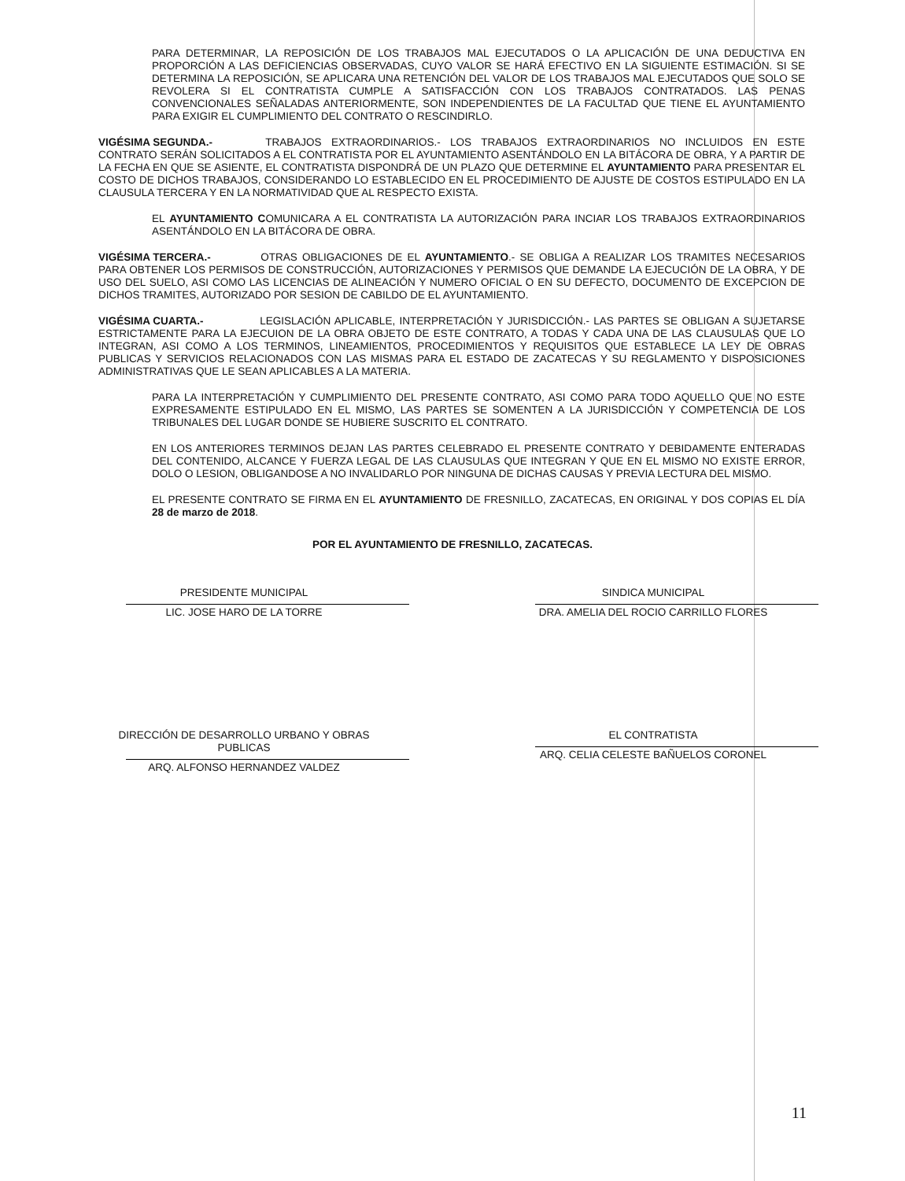PARA DETERMINAR, LA REPOSICIÓN DE LOS TRABAJOS MAL EJECUTADOS O LA APLICACIÓN DE UNA DEDUCTIVA EN PROPORCIÓN A LAS DEFICIENCIAS OBSERVADAS, CUYO VALOR SE HARÁ EFECTIVO EN LA SIGUIENTE ESTIMACIÓN. SI SE DETERMINA LA REPOSICIÓN, SE APLICARA UNA RETENCIÓN DEL VALOR DE LOS TRABAJOS MAL EJECUTADOS QUE SOLO SE REVOLERA SI EL CONTRATISTA CUMPLE A SATISFACCIÓN CON LOS TRABAJOS CONTRATADOS. LAS PENAS CONVENCIONALES SEÑALADAS ANTERIORMENTE, SON INDEPENDIENTES DE LA FACULTAD QUE TIENE EL AYUNTAMIENTO PARA EXIGIR EL CUMPLIMIENTO DEL CONTRATO O RESCINDIRLO.
VIGÉSIMA SEGUNDA.- TRABAJOS EXTRAORDINARIOS.- LOS TRABAJOS EXTRAORDINARIOS NO INCLUIDOS EN ESTE CONTRATO SERÁN SOLICITADOS A EL CONTRATISTA POR EL AYUNTAMIENTO ASENTÁNDOLO EN LA BITÁCORA DE OBRA, Y A PARTIR DE LA FECHA EN QUE SE ASIENTE, EL CONTRATISTA DISPONDRÁ DE UN PLAZO QUE DETERMINE EL AYUNTAMIENTO PARA PRESENTAR EL COSTO DE DICHOS TRABAJOS, CONSIDERANDO LO ESTABLECIDO EN EL PROCEDIMIENTO DE AJUSTE DE COSTOS ESTIPULADO EN LA CLAUSULA TERCERA Y EN LA NORMATIVIDAD QUE AL RESPECTO EXISTA.
EL AYUNTAMIENTO COMUNICARA A EL CONTRATISTA LA AUTORIZACIÓN PARA INCIAR LOS TRABAJOS EXTRAORDINARIOS ASENTÁNDOLO EN LA BITÁCORA DE OBRA.
VIGÉSIMA TERCERA.- OTRAS OBLIGACIONES DE EL AYUNTAMIENTO.- SE OBLIGA A REALIZAR LOS TRAMITES NECESARIOS PARA OBTENER LOS PERMISOS DE CONSTRUCCIÓN, AUTORIZACIONES Y PERMISOS QUE DEMANDE LA EJECUCIÓN DE LA OBRA, Y DE USO DEL SUELO, ASI COMO LAS LICENCIAS DE ALINEACIÓN Y NUMERO OFICIAL O EN SU DEFECTO, DOCUMENTO DE EXCEPCION DE DICHOS TRAMITES, AUTORIZADO POR SESION DE CABILDO DE EL AYUNTAMIENTO.
VIGÉSIMA CUARTA.- LEGISLACIÓN APLICABLE, INTERPRETACIÓN Y JURISDICCIÓN.- LAS PARTES SE OBLIGAN A SUJETARSE ESTRICTAMENTE PARA LA EJECUION DE LA OBRA OBJETO DE ESTE CONTRATO, A TODAS Y CADA UNA DE LAS CLAUSULAS QUE LO INTEGRAN, ASI COMO A LOS TERMINOS, LINEAMIENTOS, PROCEDIMIENTOS Y REQUISITOS QUE ESTABLECE LA LEY DE OBRAS PUBLICAS Y SERVICIOS RELACIONADOS CON LAS MISMAS PARA EL ESTADO DE ZACATECAS Y SU REGLAMENTO Y DISPOSICIONES ADMINISTRATIVAS QUE LE SEAN APLICABLES A LA MATERIA.
PARA LA INTERPRETACIÓN Y CUMPLIMIENTO DEL PRESENTE CONTRATO, ASI COMO PARA TODO AQUELLO QUE NO ESTE EXPRESAMENTE ESTIPULADO EN EL MISMO, LAS PARTES SE SOMENTEN A LA JURISDICCIÓN Y COMPETENCIA DE LOS TRIBUNALES DEL LUGAR DONDE SE HUBIERE SUSCRITO EL CONTRATO.
EN LOS ANTERIORES TERMINOS DEJAN LAS PARTES CELEBRADO EL PRESENTE CONTRATO Y DEBIDAMENTE ENTERADAS DEL CONTENIDO, ALCANCE Y FUERZA LEGAL DE LAS CLAUSULAS QUE INTEGRAN Y QUE EN EL MISMO NO EXISTE ERROR, DOLO O LESION, OBLIGANDOSE A NO INVALIDARLO POR NINGUNA DE DICHAS CAUSAS Y PREVIA LECTURA DEL MISMO.
EL PRESENTE CONTRATO SE FIRMA EN EL AYUNTAMIENTO DE FRESNILLO, ZACATECAS, EN ORIGINAL Y DOS COPIAS EL DÍA 28 de marzo de 2018.
POR EL AYUNTAMIENTO DE FRESNILLO, ZACATECAS.
PRESIDENTE MUNICIPAL
LIC. JOSE HARO DE LA TORRE
SINDICA MUNICIPAL
DRA. AMELIA DEL ROCIO CARRILLO FLORES
DIRECCIÓN DE DESARROLLO URBANO Y OBRAS PUBLICAS
ARQ. ALFONSO HERNANDEZ VALDEZ
EL CONTRATISTA
ARQ. CELIA CELESTE BAÑUELOS CORONEL
11